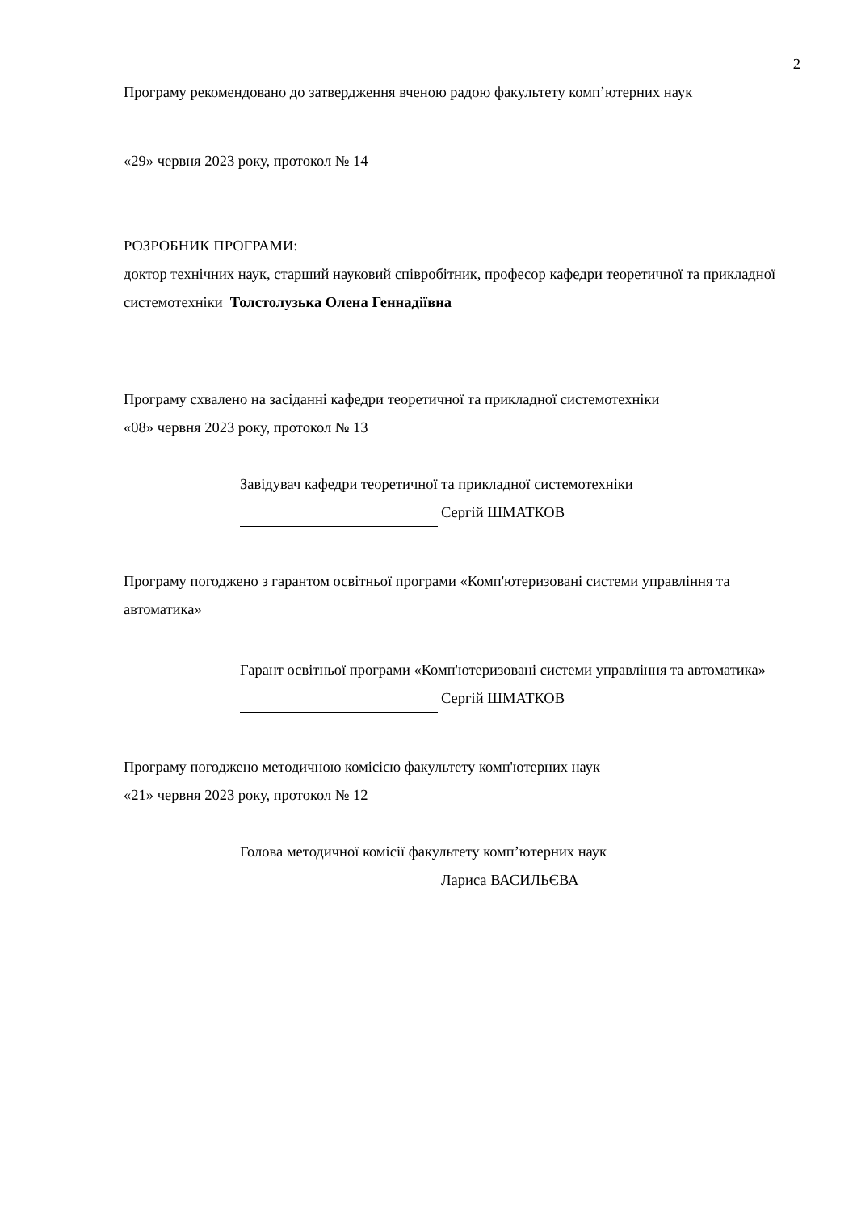2
Програму рекомендовано до затвердження вченою радою факультету комп’ютерних наук
«29» червня 2023 року, протокол № 14
РОЗРОБНИК ПРОГРАМИ:
доктор технічних наук, старший науковий співробітник, професор кафедри теоретичної та прикладної системотехніки Толстолузька Олена Геннадіївна
Програму схвалено на засіданні кафедри теоретичної та прикладної системотехніки
«08» червня 2023 року, протокол № 13
Завідувач кафедри теоретичної та прикладної системотехніки
Сергій ШМАТКОВ
Програму погоджено з гарантом освітньої програми «Комп'ютеризовані системи управління та автоматика»
Гарант освітньої програми «Комп'ютеризовані системи управління та автоматика»
Сергій ШМАТКОВ
Програму погоджено методичною комісією факультету комп'ютерних наук
«21» червня 2023 року, протокол № 12
Голова методичної комісії факультету комп’ютерних наук
Лариса ВАСИЛЬЄВА